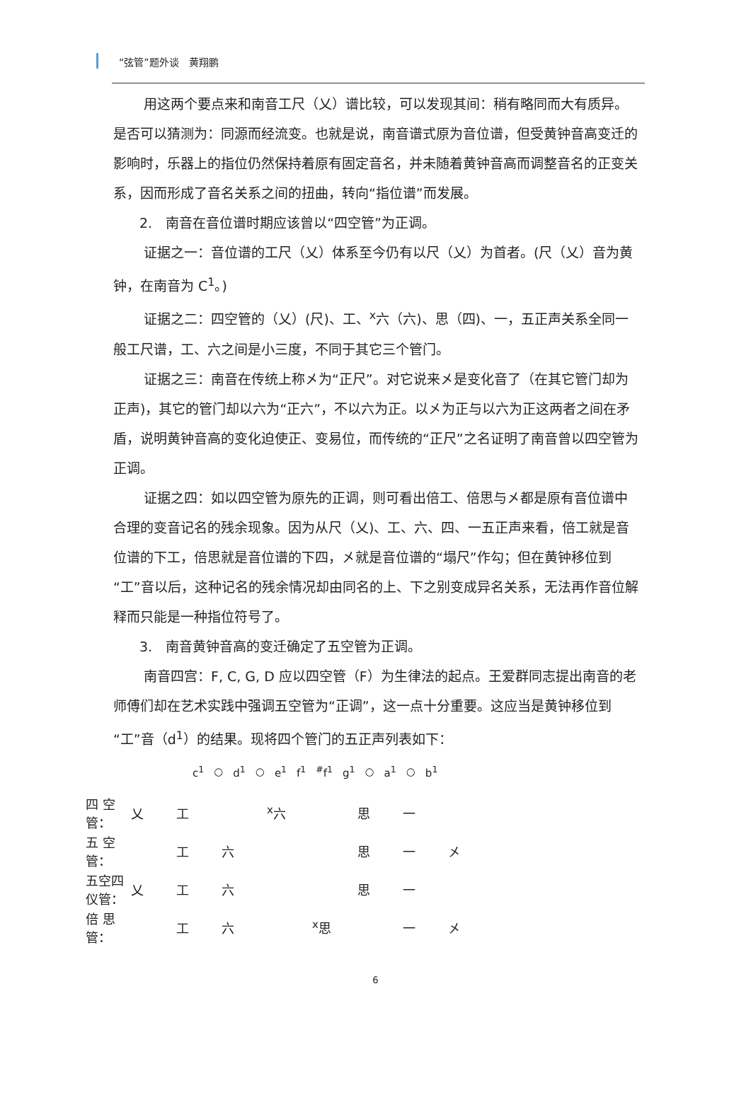“弦管”题外谈　黄翔鹏
用这两个要点来和南音工尺（乂）谱比较，可以发现其间：稍有略同而大有质异。是否可以猜测为：同源而经流变。也就是说，南音谱式原为音位谱，但受黄钟音高变迁的影响时，乐器上的指位仍然保持着原有固定音名，并未随着黄钟音高而调整音名的正变关系，因而形成了音名关系之间的扭曲，转向“指位谱”而发展。
2.　南音在音位谱时期应该曾以“四空管”为正调。
证据之一：音位谱的工尺（乂）体系至今仍有以尺（乂）为首者。(尺（乂）音为黄钟，在南音为 C<sup>1</sup>。)
证据之二：四空管的（乂）(尺)、工、<sup>x</sup>六（六)、思（四)、一，五正声关系全同一般工尺谱，工、六之间是小三度，不同于其它三个管门。
证据之三：南音在传统上称㐅为“正尺”。对它说来㐅是变化音了（在其它管门却为正声)，其它的管门却以六为“正六”，不以六为正。以㐅为正与以六为正这两者之间在矛盾，说明黄钟音高的变化迫使正、变易位，而传统的“正尺”之名证明了南音曾以四空管为正调。
证据之四：如以四空管为原先的正调，则可看出倍工、倍思与㐅都是原有音位谱中合理的变音记名的残余现象。因为从尺（乂)、工、六、四、一五正声来看，倍工就是音位谱的下工，倍思就是音位谱的下四，㐅就是音位谱的“塌尺”作勾；但在黄钟移位到“工”音以后，这种记名的残余情况却由同名的上、下之别变成异名关系，无法再作音位解释而只能是一种指位符号了。
3.　南音黄钟音高的变迁确定了五空管为正调。
南音四宫：F, C, G, D 应以四空管（F）为生律法的起点。王爱群同志提出南音的老师傅们却在艺术实践中强调五空管为“正调”，这一点十分重要。这应当是黄钟移位到“工”音（d<sup>1</sup>）的结果。现将四个管门的五正声列表如下：
| c<sup>1</sup> | ○ | d<sup>1</sup> | ○ | e<sup>1</sup> | f<sup>1</sup> | <sup>#</sup> f<sup>1</sup> | g<sup>1</sup> | ○ | a<sup>1</sup> | ○ | b<sup>1</sup> |
| 四 空 管： | 乂 | 工 | | <sup>x</sup> 六 | | 思 | 一 | |
| 五 空 管： | | 工 | 六 | | | 思 | 一 | 㐅 |
| 五空四仪管： | 乂 | 工 | 六 | | | 思 | 一 | |
| 倍 思 管： | | 工 | 六 | | <sup>x</sup> 思 | | 一 | 㐅 |
6